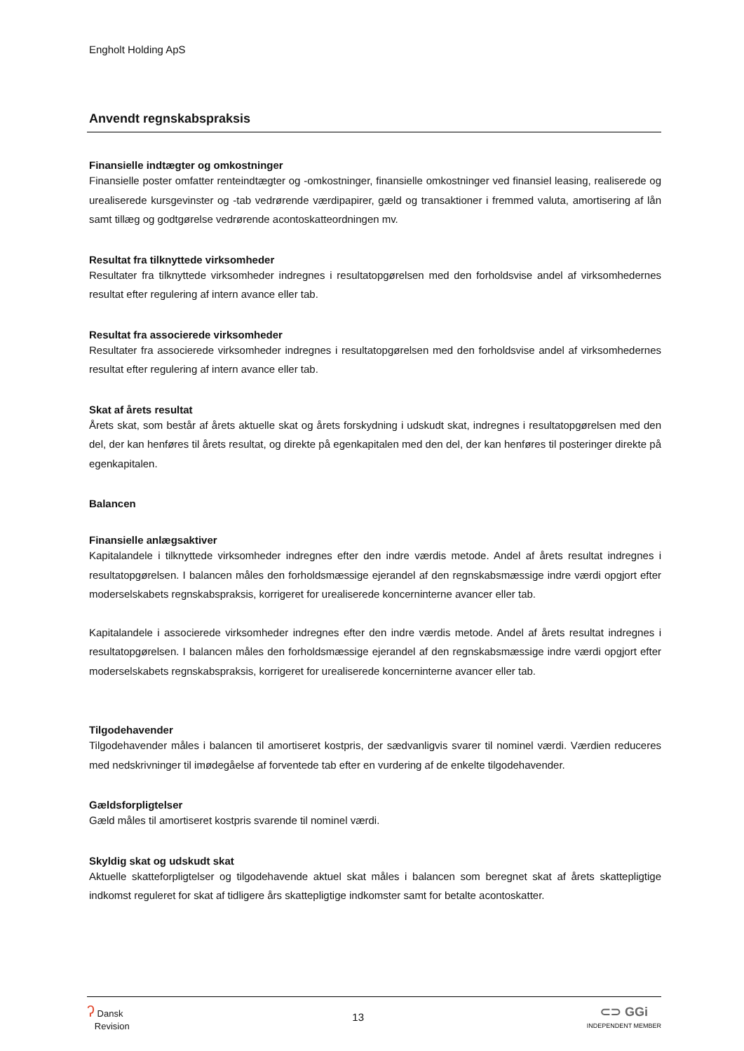Engholt Holding ApS
Anvendt regnskabspraksis
Finansielle indtægter og omkostninger
Finansielle poster omfatter renteindtægter og -omkostninger, finansielle omkostninger ved finansiel leasing, realiserede og urealiserede kursgevinster og -tab vedrørende værdipapirer, gæld og transaktioner i fremmed valuta, amortisering af lån samt tillæg og godtgørelse vedrørende acontoskatteordningen mv.
Resultat fra tilknyttede virksomheder
Resultater fra tilknyttede virksomheder indregnes i resultatopgørelsen med den forholdsvise andel af virksomhedernes resultat efter regulering af intern avance eller tab.
Resultat fra associerede virksomheder
Resultater fra associerede virksomheder indregnes i resultatopgørelsen med den forholdsvise andel af virksomhedernes resultat efter regulering af intern avance eller tab.
Skat af årets resultat
Årets skat, som består af årets aktuelle skat og årets forskydning i udskudt skat, indregnes i resultatopgørelsen med den del, der kan henføres til årets resultat, og direkte på egenkapitalen med den del, der kan henføres til posteringer direkte på egenkapitalen.
Balancen
Finansielle anlægsaktiver
Kapitalandele i tilknyttede virksomheder indregnes efter den indre værdis metode. Andel af årets resultat indregnes i resultatopgørelsen. I balancen måles den forholdsmæssige ejerandel af den regnskabsmæssige indre værdi opgjort efter moderselskabets regnskabspraksis, korrigeret for urealiserede koncerninterne avancer eller tab.
Kapitalandele i associerede virksomheder indregnes efter den indre værdis metode. Andel af årets resultat indregnes i resultatopgørelsen. I balancen måles den forholdsmæssige ejerandel af den regnskabsmæssige indre værdi opgjort efter moderselskabets regnskabspraksis, korrigeret for urealiserede koncerninterne avancer eller tab.
Tilgodehavender
Tilgodehavender måles i balancen til amortiseret kostpris, der sædvanligvis svarer til nominel værdi. Værdien reduceres med nedskrivninger til imødegåelse af forventede tab efter en vurdering af de enkelte tilgodehavender.
Gældsforpligtelser
Gæld måles til amortiseret kostpris svarende til nominel værdi.
Skyldig skat og udskudt skat
Aktuelle skatteforpligtelser og tilgodehavende aktuel skat måles i balancen som beregnet skat af årets skattepligtige indkomst reguleret for skat af tidligere års skattepligtige indkomster samt for betalte acontoskatter.
ʔ Dansk
Revision
13
⊂⊃ GGi
INDEPENDENT MEMBER